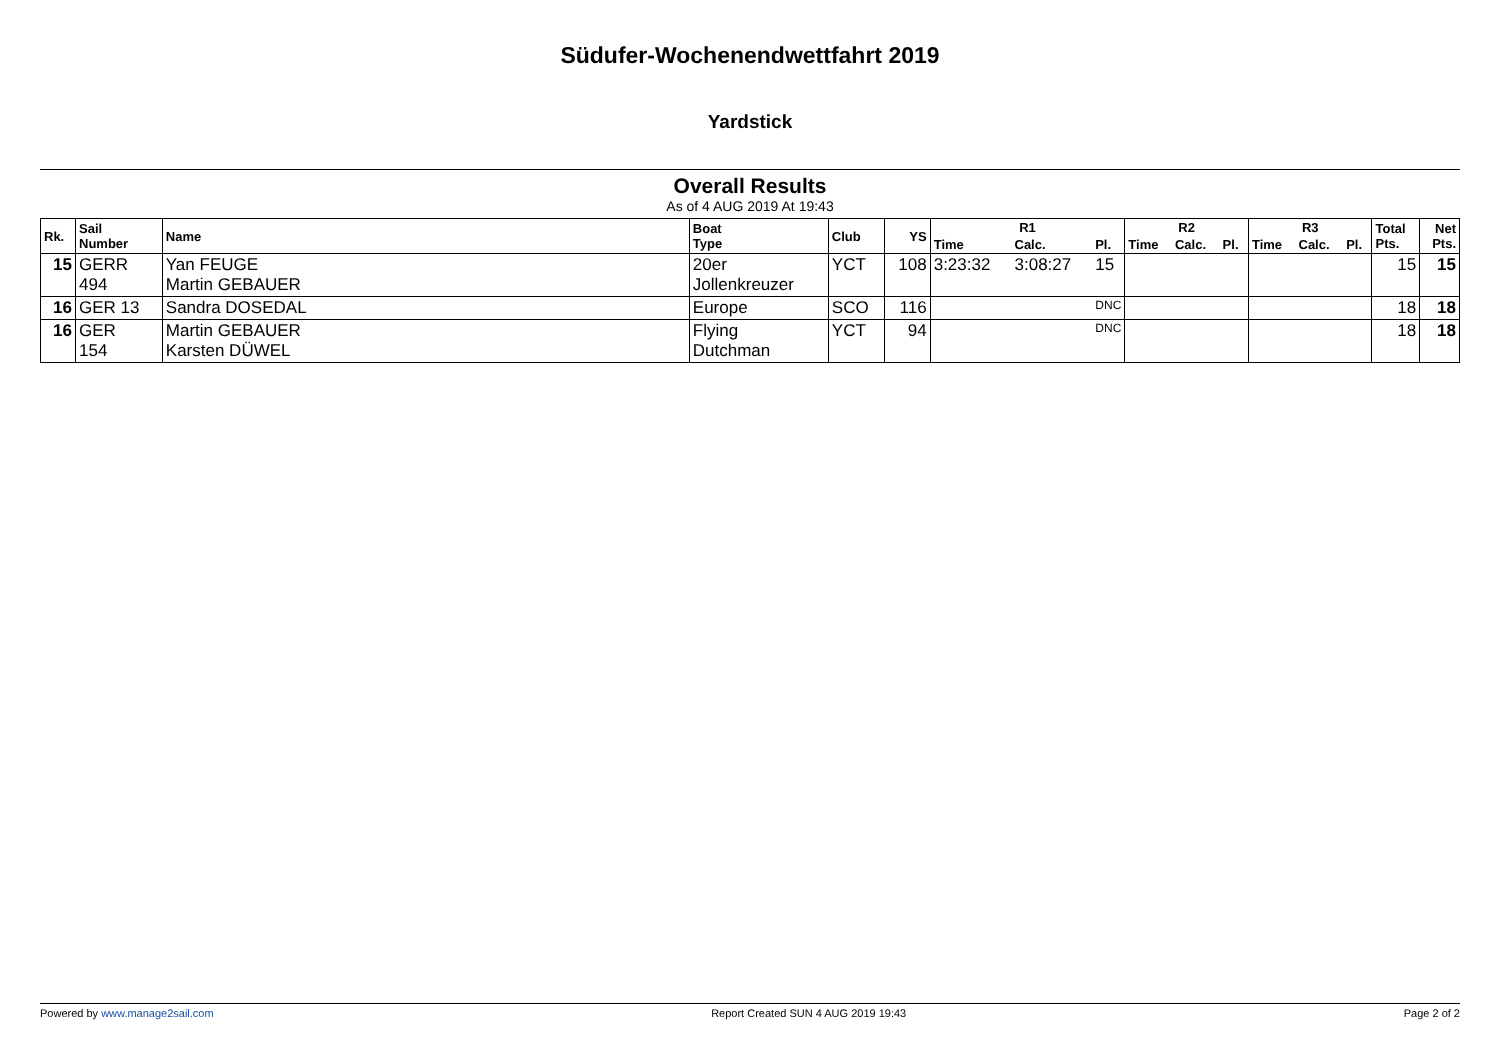Südufer-Wochenendwettfahrt 2019
Yardstick
Overall Results
As of 4 AUG 2019 At 19:43
| Rk. | Sail Number | Name | Boat Type | Club | YS | R1 | | | R2 | | | R3 | | | Total Pts. | Net Pts. |
| --- | --- | --- | --- | --- | --- | --- | --- | --- | --- | --- | --- | --- | --- | --- | --- | --- |
| | | | | | | Time | Calc. | Pl. | Time | Calc. | Pl. | Time | Calc. | Pl. | | |
| 15 | GERR 494 | Yan FEUGE Martin GEBAUER | 20er Jollenkreuzer | YCT | 108 | 3:23:32 | 3:08:27 | 15 | | | | | | | 15 | 15 |
| 16 | GER 13 | Sandra DOSEDAL | Europe | SCO | 116 | DNC | | | | | | | | | 18 | 18 |
| 16 | GER 154 | Martin GEBAUER Karsten DÜWEL | Flying Dutchman | YCT | 94 | DNC | | | | | | | | | 18 | 18 |
Powered by www.manage2sail.com Report Created SUN 4 AUG 2019 19:43 Page 2 of 2